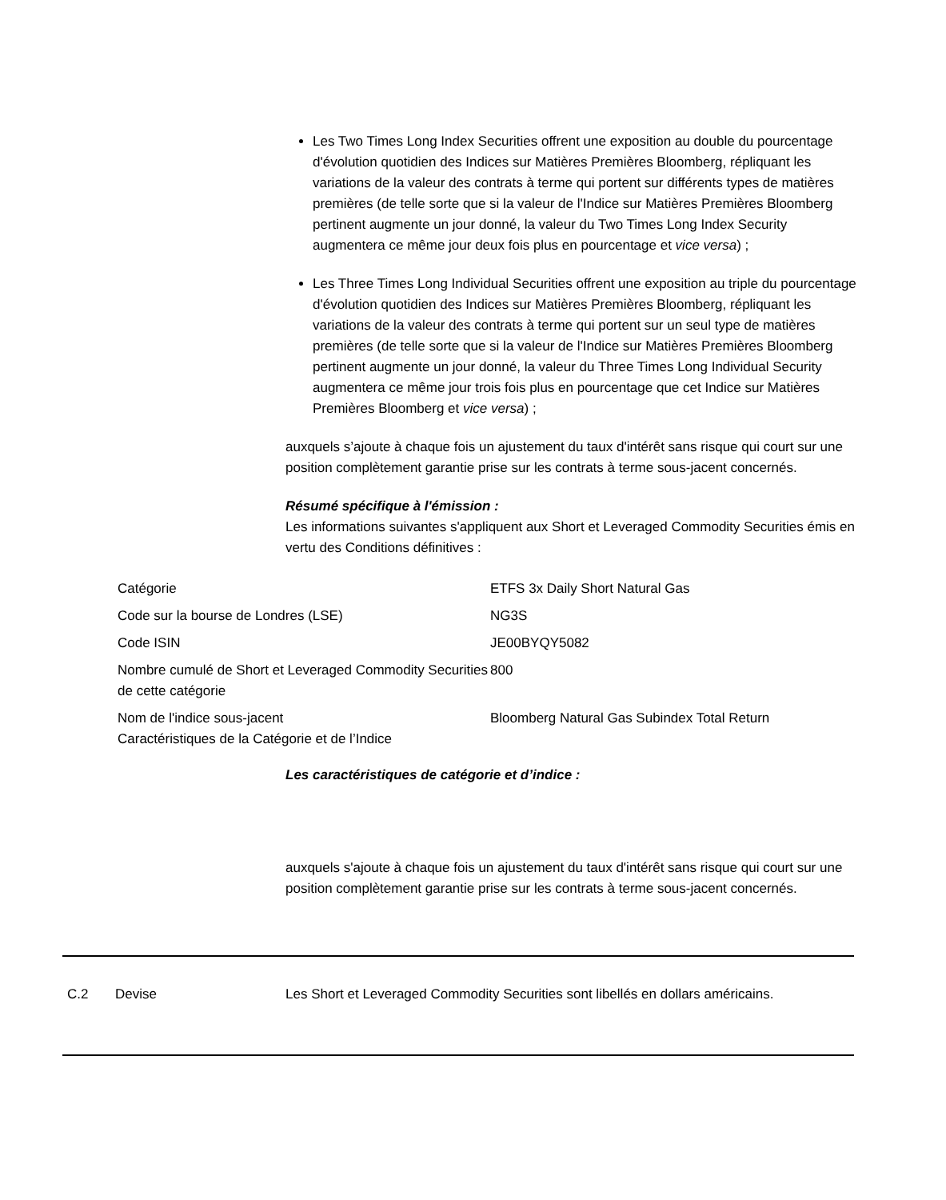Les Two Times Long Index Securities offrent une exposition au double du pourcentage d'évolution quotidien des Indices sur Matières Premières Bloomberg, répliquant les variations de la valeur des contrats à terme qui portent sur différents types de matières premières (de telle sorte que si la valeur de l'Indice sur Matières Premières Bloomberg pertinent augmente un jour donné, la valeur du Two Times Long Index Security augmentera ce même jour deux fois plus en pourcentage et vice versa) ;
Les Three Times Long Individual Securities offrent une exposition au triple du pourcentage d'évolution quotidien des Indices sur Matières Premières Bloomberg, répliquant les variations de la valeur des contrats à terme qui portent sur un seul type de matières premières (de telle sorte que si la valeur de l'Indice sur Matières Premières Bloomberg pertinent augmente un jour donné, la valeur du Three Times Long Individual Security augmentera ce même jour trois fois plus en pourcentage que cet Indice sur Matières Premières Bloomberg et vice versa) ;
auxquels s’ajoute à chaque fois un ajustement du taux d'intérêt sans risque qui court sur une position complètement garantie prise sur les contrats à terme sous-jacent concernés.
Résumé spécifique à l'émission :
Les informations suivantes s'appliquent aux Short et Leveraged Commodity Securities émis en vertu des Conditions définitives :
| Catégorie | ETFS 3x Daily Short Natural Gas |
| Code sur la bourse de Londres (LSE) | NG3S |
| Code ISIN | JE00BYQY5082 |
| Nombre cumulé de Short et Leveraged Commodity Securities de cette catégorie | 800 |
| Nom de l'indice sous-jacent Caractéristiques de la Catégorie et de l’Indice | Bloomberg Natural Gas Subindex Total Return |
Les caractéristiques de catégorie et d’indice :
auxquels s'ajoute à chaque fois un ajustement du taux d'intérêt sans risque qui court sur une position complètement garantie prise sur les contrats à terme sous-jacent concernés.
C.2 Devise Les Short et Leveraged Commodity Securities sont libellés en dollars américains.